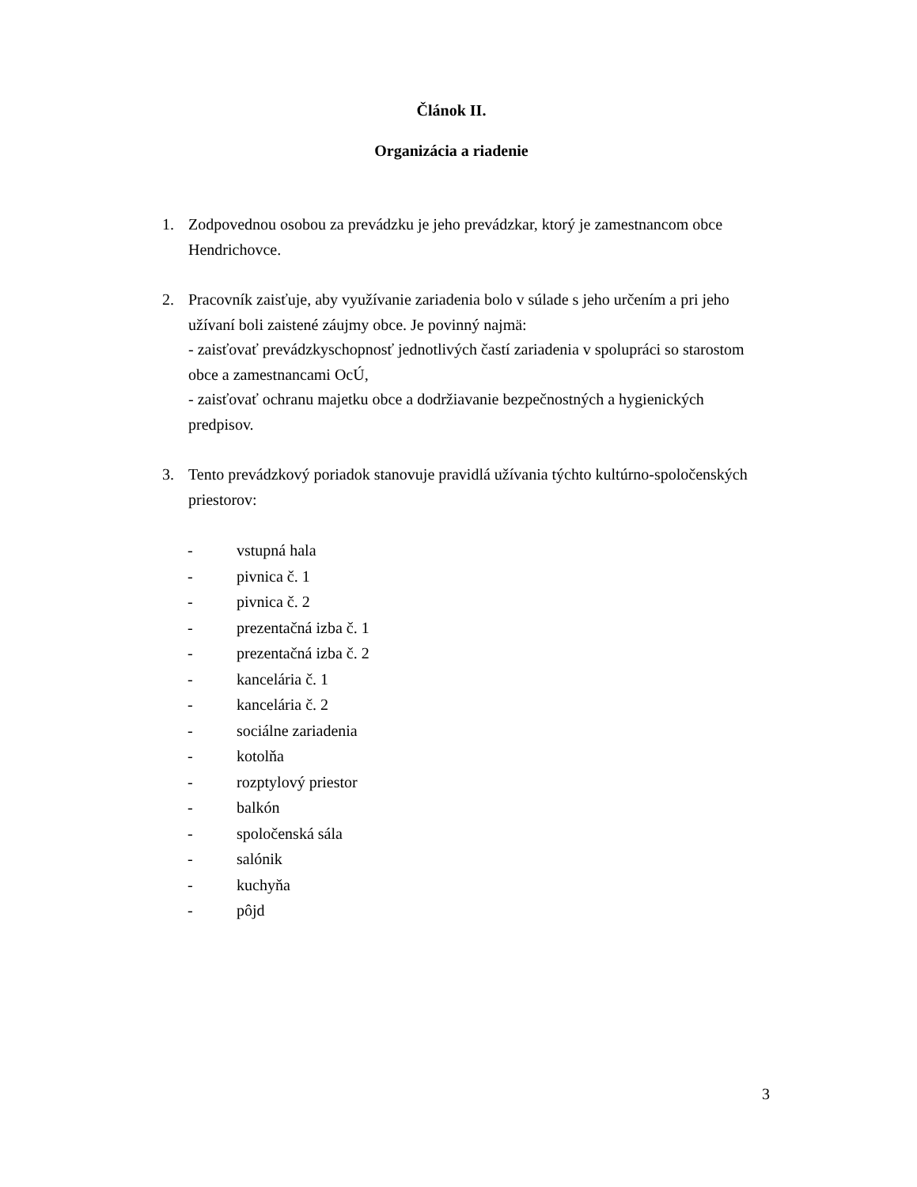Článok II.
Organizácia a riadenie
1. Zodpovednou osobou za prevádzku je jeho prevádzkar, ktorý je zamestnancom obce Hendrichovce.
2. Pracovník zaisťuje, aby využívanie zariadenia bolo v súlade s jeho určením a pri jeho užívaní boli zaistené záujmy obce. Je povinný najmä:
- zaisťovať prevádzkyschopnosť jednotlivých častí zariadenia v spolupráci so starostom obce a zamestnancami OcÚ,
- zaisťovať ochranu majetku obce a dodržiavanie bezpečnostných a hygienických predpisov.
3. Tento prevádzkový poriadok stanovuje pravidlá užívania týchto kultúrno-spoločenských priestorov:
- vstupná hala
- pivnica č. 1
- pivnica č. 2
- prezentačná izba č. 1
- prezentačná izba č. 2
- kancelária č. 1
- kancelária č. 2
- sociálne zariadenia
- kotolňa
- rozptylový priestor
- balkón
- spoločenská sála
- salónik
- kuchyňa
- pôjd
3